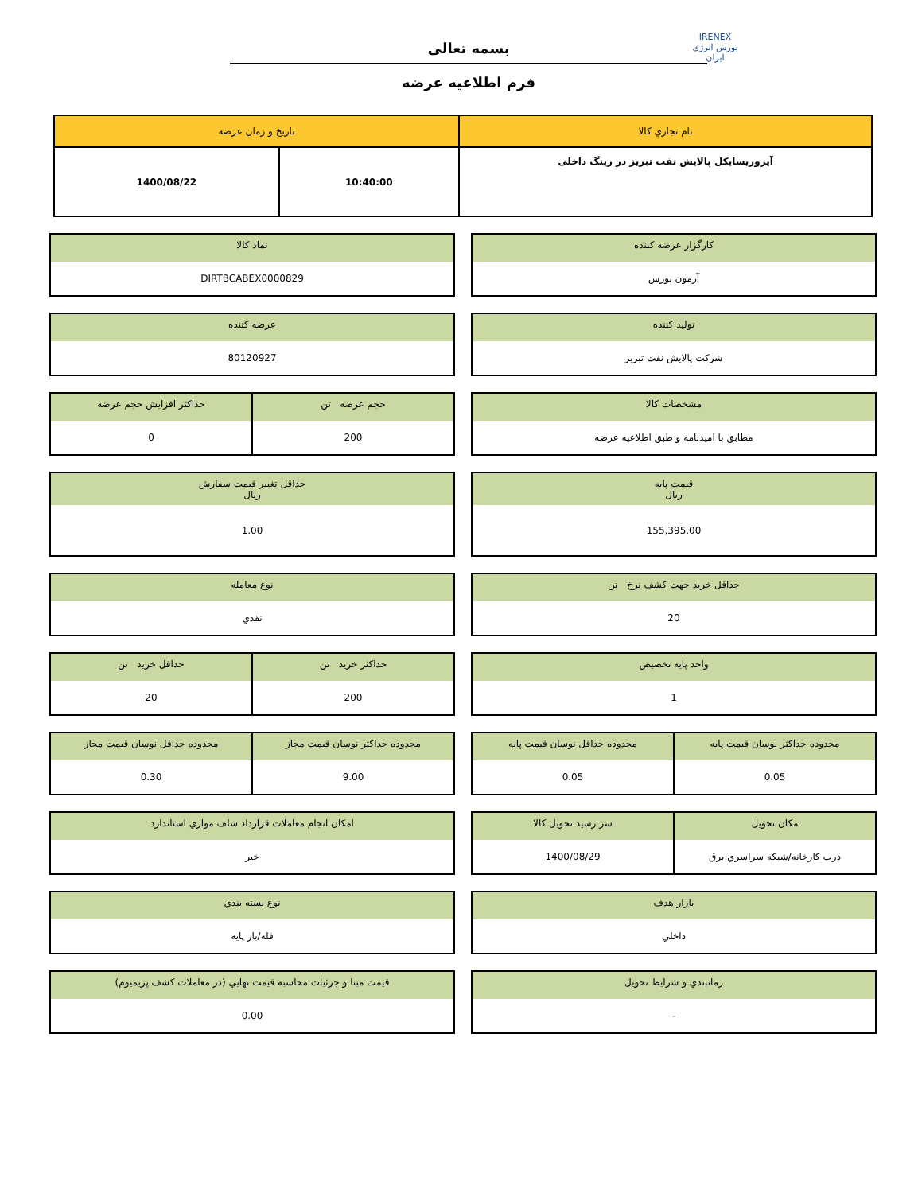IRENEX
بورس انرژی ایران
بسمه تعالی
فرم اطلاعیه عرضه
| نام تجاري کالا | تاريخ و زمان عرضه | |
| --- | --- | --- |
| آیزوریسایکل پالایش نفت تبریز در رینگ داخلی | 10:40:00 | 1400/08/22 |
کارگزار عرضه کننده
آرمون بورس
نماد کالا
DIRTBCABEX0000829
تولید کننده
شرکت پالایش نفت تبریز
عرضه کننده
80120927
مشخصات کالا
مطابق با امیدنامه و طبق اطلاعیه عرضه
حجم عرضه تن
200
حداکثر افزایش حجم عرضه
0
قیمت پایه
ریال
155,395.00
حداقل تغيير قيمت سفارش
ریال
1.00
حداقل خرید جهت کشف نرخ تن
20
نوع معامله
نقدي
واحد پایه تخصیص
1
حداکثر خرید تن
200
حداقل خرید تن
20
محدوده حداکثر نوسان قیمت پایه
0.05
محدوده حداقل نوسان قیمت پایه
0.05
محدوده حداکثر نوسان قیمت مجاز
9.00
محدوده حداقل نوسان قیمت مجاز
0.30
مکان تحویل
درب کارخانه/شبکه سراسري برق
سر رسید تحویل کالا
1400/08/29
امکان انجام معاملات قرارداد سلف موازي استاندارد
خير
بازار هدف
داخلي
نوع بسته بندي
فله/بار پايه
زمانبندي و شرايط تحويل
-
قیمت مبنا و جزئیات محاسبه قیمت نهایي (در معاملات کشف پریمیوم)
0.00